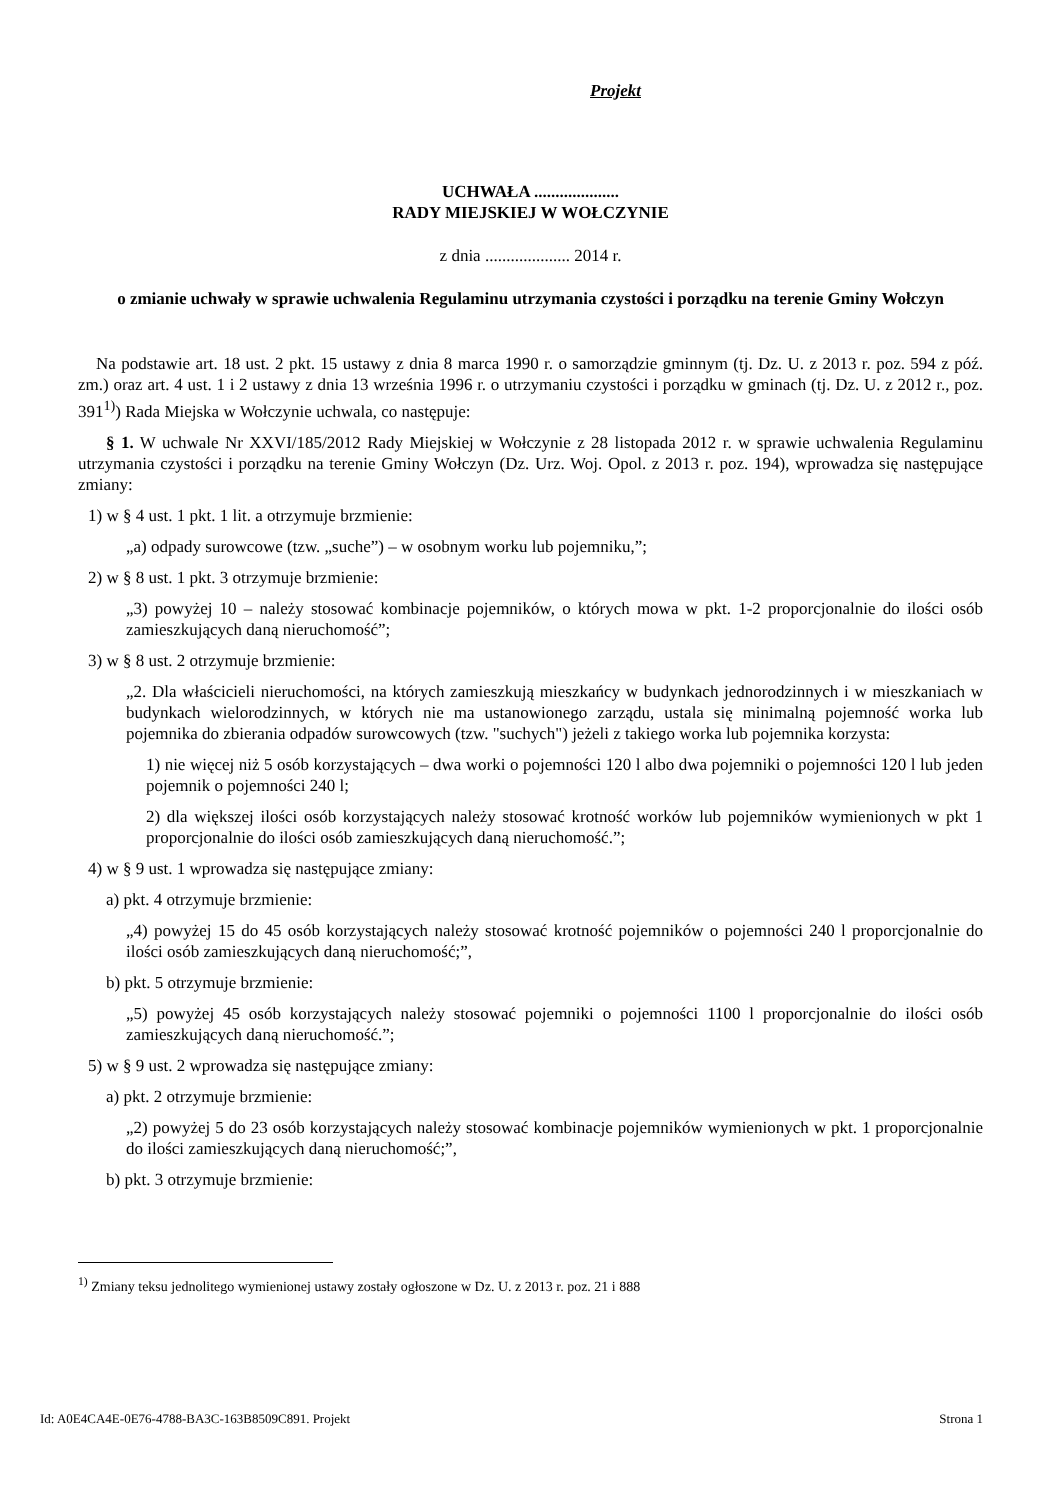Projekt
UCHWAŁA ....................
RADY MIEJSKIEJ W WOŁCZYNIE
z dnia .................... 2014 r.
o zmianie uchwały w sprawie uchwalenia Regulaminu utrzymania czystości i porządku na terenie Gminy Wołczyn
Na podstawie art. 18 ust. 2 pkt. 15 ustawy z dnia 8 marca 1990 r. o samorządzie gminnym (tj. Dz. U. z 2013 r. poz. 594 z póź. zm.) oraz art. 4 ust. 1 i 2 ustawy z dnia 13 września 1996 r. o utrzymaniu czystości i porządku w gminach (tj. Dz. U. z 2012 r., poz. 391<sup>1)</sup>) Rada Miejska w Wołczynie uchwala, co następuje:
§ 1. W uchwale Nr XXVI/185/2012 Rady Miejskiej w Wołczynie z 28 listopada 2012 r. w sprawie uchwalenia Regulaminu utrzymania czystości i porządku na terenie Gminy Wołczyn (Dz. Urz. Woj. Opol. z 2013 r. poz. 194), wprowadza się następujące zmiany:
1) w § 4 ust. 1 pkt. 1 lit. a otrzymuje brzmienie:
„a) odpady surowcowe (tzw. „suche”) – w osobnym worku lub pojemniku,”;
2) w § 8 ust. 1 pkt. 3 otrzymuje brzmienie:
„3) powyżej 10 – należy stosować kombinacje pojemników, o których mowa w pkt. 1-2 proporcjonalnie do ilości osób zamieszkujących daną nieruchomość”;
3) w § 8 ust. 2 otrzymuje brzmienie:
„2. Dla właścicieli nieruchomości, na których zamieszkują mieszkańcy w budynkach jednorodzinnych i w mieszkaniach w budynkach wielorodzinnych, w których nie ma ustanowionego zarządu, ustala się minimalną pojemność worka lub pojemnika do zbierania odpadów surowcowych (tzw. "suchych") jeżeli z takiego worka lub pojemnika korzysta:
1) nie więcej niż 5 osób korzystających – dwa worki o pojemności 120 l albo dwa pojemniki o pojemności 120 l lub jeden pojemnik o pojemności 240 l;
2) dla większej ilości osób korzystających należy stosować krotność worków lub pojemników wymienionych w pkt 1 proporcjonalnie do ilości osób zamieszkujących daną nieruchomość.”;
4) w § 9 ust. 1 wprowadza się następujące zmiany:
a) pkt. 4 otrzymuje brzmienie:
„4) powyżej 15 do 45 osób korzystających należy stosować krotność pojemników o pojemności 240 l proporcjonalnie do ilości osób zamieszkujących daną nieruchomość;”,
b) pkt. 5 otrzymuje brzmienie:
„5) powyżej 45 osób korzystających należy stosować pojemniki o pojemności 1100 l proporcjonalnie do ilości osób zamieszkujących daną nieruchomość.”;
5) w § 9 ust. 2 wprowadza się następujące zmiany:
a) pkt. 2 otrzymuje brzmienie:
„2) powyżej 5 do 23 osób korzystających należy stosować kombinacje pojemników wymienionych w pkt. 1 proporcjonalnie do ilości zamieszkujących daną nieruchomość;”,
b) pkt. 3 otrzymuje brzmienie:
<sup>1)</sup> Zmiany teksu jednolitego wymienionej ustawy zostały ogłoszone w Dz. U. z 2013 r. poz. 21 i 888
Id: A0E4CA4E-0E76-4788-BA3C-163B8509C891. Projekt Strona 1